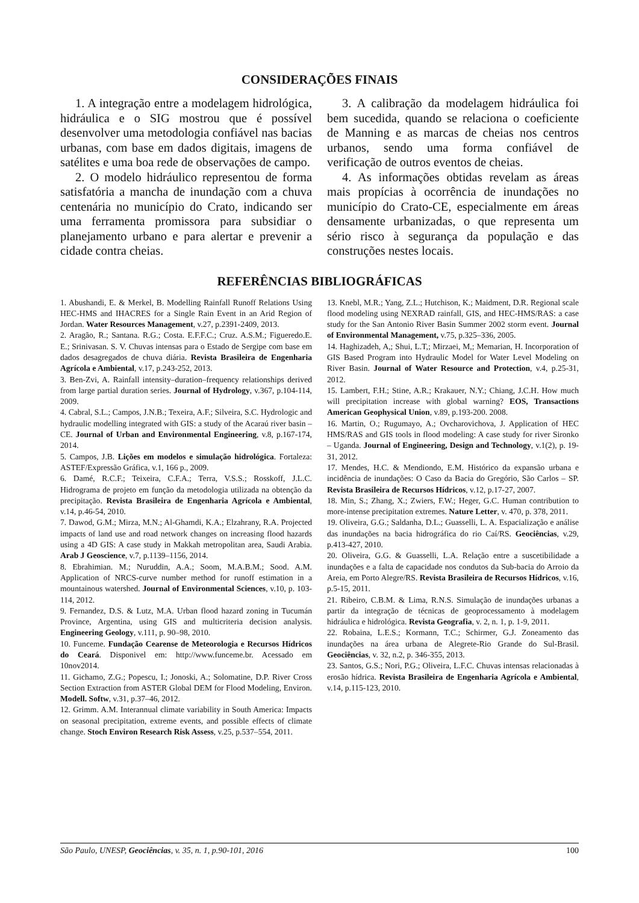CONSIDERAÇÕES FINAIS
1. A integração entre a modelagem hidrológica, hidráulica e o SIG mostrou que é possível desenvolver uma metodologia confiável nas bacias urbanas, com base em dados digitais, imagens de satélites e uma boa rede de observações de campo.
2. O modelo hidráulico representou de forma satisfatória a mancha de inundação com a chuva centenária no município do Crato, indicando ser uma ferramenta promissora para subsidiar o planejamento urbano e para alertar e prevenir a cidade contra cheias.
3. A calibração da modelagem hidráulica foi bem sucedida, quando se relaciona o coeficiente de Manning e as marcas de cheias nos centros urbanos, sendo uma forma confiável de verificação de outros eventos de cheias.
4. As informações obtidas revelam as áreas mais propícias à ocorrência de inundações no município do Crato-CE, especialmente em áreas densamente urbanizadas, o que representa um sério risco à segurança da população e das construções nestes locais.
REFERÊNCIAS BIBLIOGRÁFICAS
1. Abushandi, E. & Merkel, B. Modelling Rainfall Runoff Relations Using HEC-HMS and IHACRES for a Single Rain Event in an Arid Region of Jordan. Water Resources Management, v.27, p.2391-2409, 2013.
2. Aragão, R.; Santana. R.G.; Costa. E.F.F.C.; Cruz. A.S.M.; Figueredo.E. E.; Srinivasan. S. V. Chuvas intensas para o Estado de Sergipe com base em dados desagregados de chuva diária. Revista Brasileira de Engenharia Agrícola e Ambiental, v.17, p.243-252, 2013.
3. Ben-Zvi, A. Rainfall intensity–duration–frequency relationships derived from large partial duration series. Journal of Hydrology, v.367, p.104-114, 2009.
4. Cabral, S.L.; Campos, J.N.B.; Texeira, A.F.; Silveira, S.C. Hydrologic and hydraulic modelling integrated with GIS: a study of the Acaraú river basin – CE. Journal of Urban and Environmental Engineering, v.8, p.167-174, 2014.
5. Campos, J.B. Lições em modelos e simulação hidrológica. Fortaleza: ASTEF/Expressão Gráfica, v.1, 166 p., 2009.
6. Damé, R.C.F.; Teixeira, C.F.A.; Terra, V.S.S.; Rosskoff, J.L.C. Hidrograma de projeto em função da metodologia utilizada na obtenção da precipitação. Revista Brasileira de Engenharia Agrícola e Ambiental, v.14, p.46-54, 2010.
7. Dawod, G.M.; Mirza, M.N.; Al-Ghamdi, K.A.; Elzahrany, R.A. Projected impacts of land use and road network changes on increasing flood hazards using a 4D GIS: A case study in Makkah metropolitan area, Saudi Arabia. Arab J Geoscience, v.7, p.1139–1156, 2014.
8. Ebrahimian. M.; Nuruddin, A.A.; Soom, M.A.B.M.; Sood. A.M. Application of NRCS-curve number method for runoff estimation in a mountainous watershed. Journal of Environmental Sciences, v.10, p. 103-114, 2012.
9. Fernandez, D.S. & Lutz, M.A. Urban flood hazard zoning in Tucumán Province, Argentina, using GIS and multicriteria decision analysis. Engineering Geology, v.111, p. 90–98, 2010.
10. Funceme. Fundação Cearense de Meteorologia e Recursos Hídricos do Ceará. Disponivel em: http://www.funceme.br. Acessado em 10nov2014.
11. Gichamo, Z.G.; Popescu, I.; Jonoski, A.; Solomatine, D.P. River Cross Section Extraction from ASTER Global DEM for Flood Modeling, Environ. Modell. Softw, v.31, p.37–46, 2012.
12. Grimm. A.M. Interannual climate variability in South America: Impacts on seasonal precipitation, extreme events, and possible effects of climate change. Stoch Environ Research Risk Assess, v.25, p.537–554, 2011.
13. Knebl, M.R.; Yang, Z.L.; Hutchison, K.; Maidment, D.R. Regional scale flood modeling using NEXRAD rainfall, GIS, and HEC-HMS/RAS: a case study for the San Antonio River Basin Summer 2002 storm event. Journal of Environmental Management, v.75, p.325–336, 2005.
14. Haghizadeh, A,; Shui, L.T,; Mirzaei, M,; Memarian, H. Incorporation of GIS Based Program into Hydraulic Model for Water Level Modeling on River Basin. Journal of Water Resource and Protection, v.4, p.25-31, 2012.
15. Lambert, F.H.; Stine, A.R.; Krakauer, N.Y.; Chiang, J.C.H. How much will precipitation increase with global warning? EOS, Transactions American Geophysical Union, v.89, p.193-200. 2008.
16. Martin, O.; Rugumayo, A.; Ovcharovichova, J. Application of HEC HMS/RAS and GIS tools in flood modeling: A case study for river Sironko – Uganda. Journal of Engineering, Design and Technology, v.1(2), p. 19-31, 2012.
17. Mendes, H.C. & Mendiondo, E.M. Histórico da expansão urbana e incidência de inundações: O Caso da Bacia do Gregório, São Carlos – SP. Revista Brasileira de Recursos Hídricos, v.12, p.17-27, 2007.
18. Min, S.; Zhang, X.; Zwiers, F.W.; Heger, G.C. Human contribution to more-intense precipitation extremes. Nature Letter, v. 470, p. 378, 2011.
19. Oliveira, G.G.; Saldanha, D.L.; Guasselli, L. A. Espacialização e análise das inundações na bacia hidrográfica do rio Caí/RS. Geociências, v.29, p.413-427, 2010.
20. Oliveira, G.G. & Guasselli, L.A. Relação entre a suscetibilidade a inundações e a falta de capacidade nos condutos da Sub-bacia do Arroio da Areia, em Porto Alegre/RS. Revista Brasileira de Recursos Hídricos, v.16, p.5-15, 2011.
21. Ribeiro, C.B.M. & Lima, R.N.S. Simulação de inundações urbanas a partir da integração de técnicas de geoprocessamento à modelagem hidráulica e hidrológica. Revista Geografia, v. 2, n. 1, p. 1-9, 2011.
22. Robaina, L.E.S.; Kormann, T.C.; Schirmer, G.J. Zoneamento das inundações na área urbana de Alegrete-Rio Grande do Sul-Brasil. Geociências, v. 32, n.2, p. 346-355, 2013.
23. Santos, G.S.; Nori, P.G.; Oliveira, L.F.C. Chuvas intensas relacionadas à erosão hídrica. Revista Brasileira de Engenharia Agrícola e Ambiental, v.14, p.115-123, 2010.
São Paulo, UNESP, Geociências, v. 35, n. 1, p.90-101, 2016 100